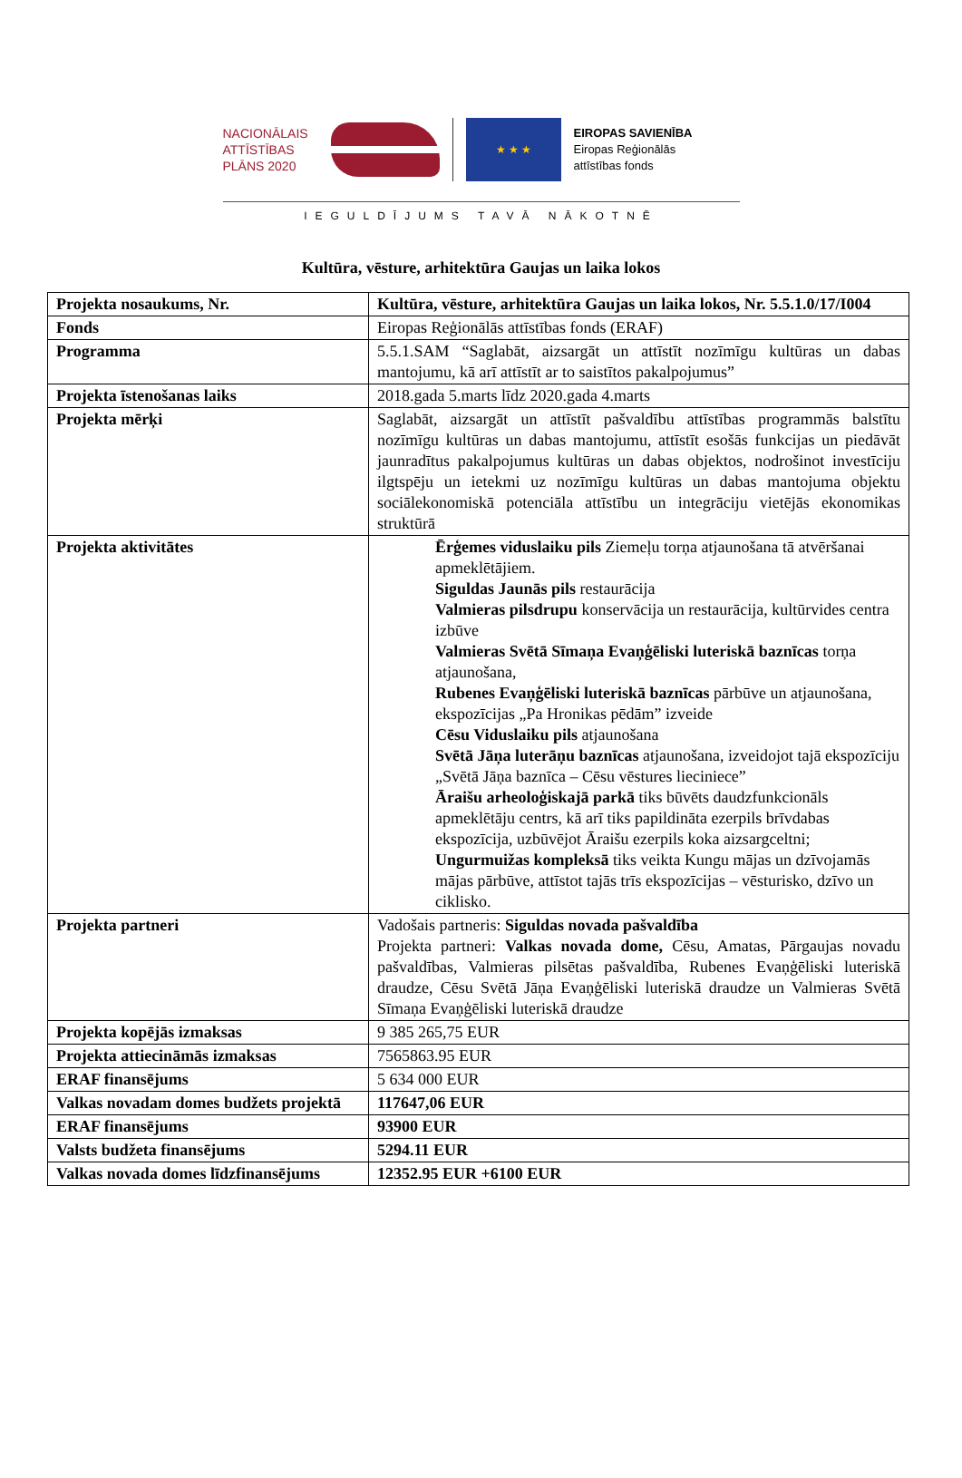NACIONĀLAIS ATTĪSTĪBAS PLĀNS 2020
★ ★ ★
EIROPAS SAVIENĪBA
Eiropas Reģionālās
attīstības fonds
IEGULDĪJUMS TAVĀ NĀKOTNĒ
Kultūra, vēsture, arhitektūra Gaujas un laika lokos
| Projekta nosaukums, Nr. | Kultūra, vēsture, arhitektūra Gaujas un laika lokos, Nr. 5.5.1.0/17/I004 |
| Fonds | Eiropas Reģionālās attīstības fonds (ERAF) |
| Programma | 5.5.1.SAM “Saglabāt, aizsargāt un attīstīt nozīmīgu kultūras un dabas mantojumu, kā arī attīstīt ar to saistītos pakalpojumus” |
| Projekta īstenošanas laiks | 2018.gada 5.marts līdz 2020.gada 4.marts |
| Projekta mērķi | Saglabāt, aizsargāt un attīstīt pašvaldību attīstības programmās balstītu nozīmīgu kultūras un dabas mantojumu, attīstīt esošās funkcijas un piedāvāt jaunradītus pakalpojumus kultūras un dabas objektos, nodrošinot investīciju ilgtspēju un ietekmi uz nozīmīgu kultūras un dabas mantojuma objektu sociālekonomiskā potenciāla attīstību un integrāciju vietējās ekonomikas struktūrā |
| Projekta aktivitātes | Ērģemes viduslaiku pils Ziemeļu torņa atjaunošana tā atvēršanai apmeklētājiem. Siguldas Jaunās pils restaurācija Valmieras pilsdrupu konservācija un restaurācija, kultūrvides centra izbūve Valmieras Svētā Sīmaņa Evaņģēliski luteriskā baznīcas torņa atjaunošana, Rubenes Evaņģēliski luteriskā baznīcas pārbūve un atjaunošana, ekspozīcijas „Pa Hronikas pēdām” izveide Cēsu Viduslaiku pils atjaunošana Svētā Jāņa luterāņu baznīcas atjaunošana, izveidojot tajā ekspozīciju „Svētā Jāņa baznīca – Cēsu vēstures lieciniece” Āraišu arheoloģiskajā parkā tiks būvēts daudzfunkcionāls apmeklētāju centrs, kā arī tiks papildināta ezerpils brīvdabas ekspozīcija, uzbūvējot Āraišu ezerpils koka aizsargceltni; Ungurmuižas kompleksā tiks veikta Kungu mājas un dzīvojamās mājas pārbūve, attīstot tajās trīs ekspozīcijas – vēsturisko, dzīvo un ciklisko. |
| Projekta partneri | Vadošais partneris: Siguldas novada pašvaldība Projekta partneri: Valkas novada dome, Cēsu, Amatas, Pārgaujas novadu pašvaldības, Valmieras pilsētas pašvaldība, Rubenes Evaņģēliski luteriskā draudze, Cēsu Svētā Jāņa Evaņģēliski luteriskā draudze un Valmieras Svētā Sīmaņa Evaņģēliski luteriskā draudze |
| Projekta kopējās izmaksas | 9 385 265,75 EUR |
| Projekta attiecināmās izmaksas | 7565863.95 EUR |
| ERAF finansējums | 5 634 000 EUR |
| Valkas novadam domes budžets projektā | 117647,06 EUR |
| ERAF finansējums | 93900 EUR |
| Valsts budžeta finansējums | 5294.11 EUR |
| Valkas novada domes līdzfinansējums | 12352.95 EUR +6100 EUR |